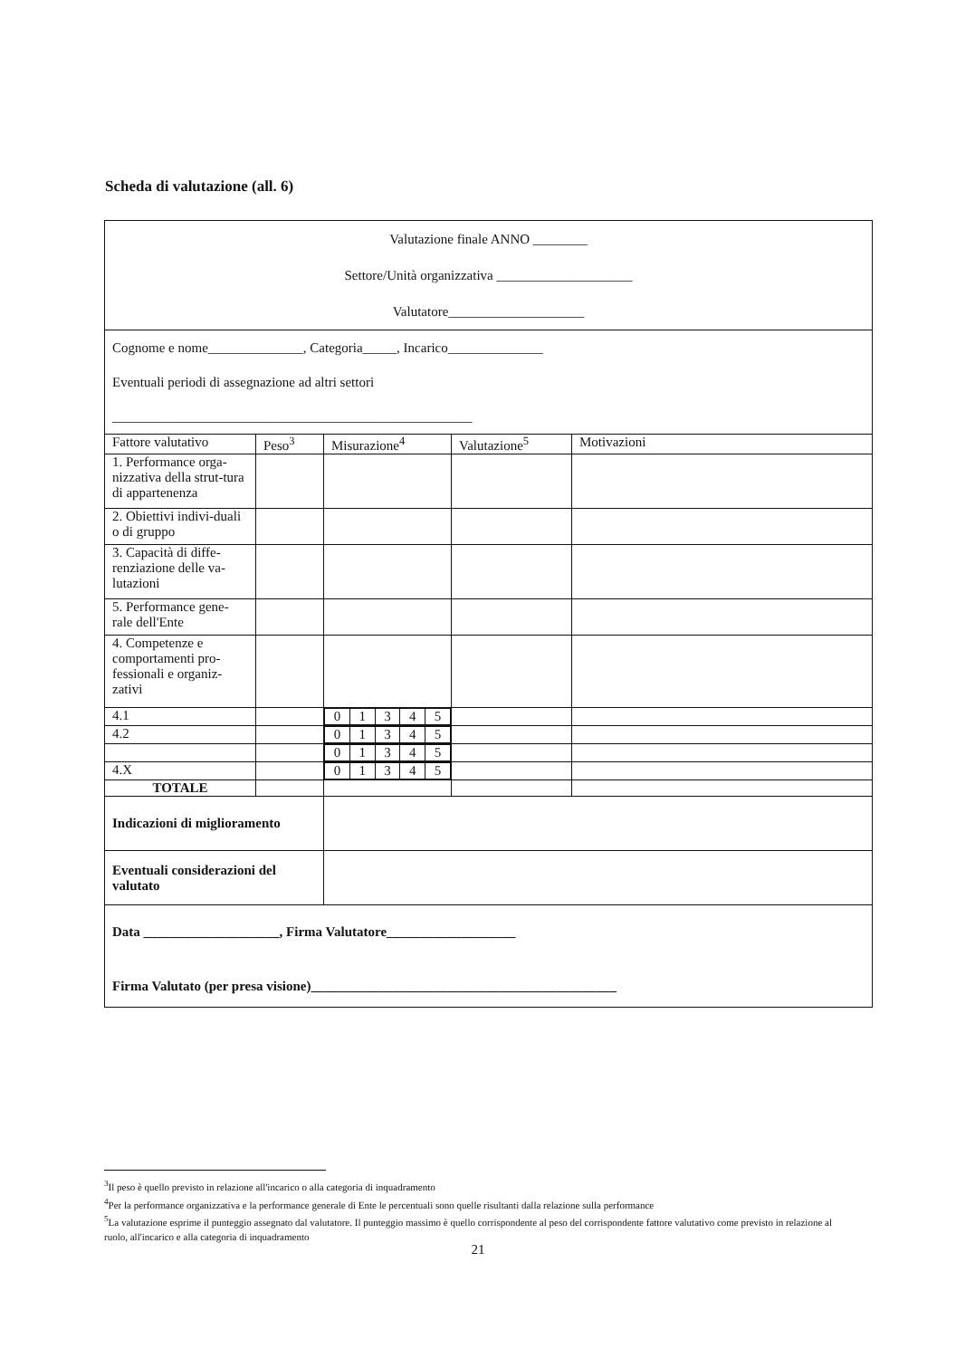Scheda di valutazione (all. 6)
| Valutazione finale ANNO ________ Settore/Unità organizzativa ____________________ Valutatore____________________ | | | | |
| Cognome e nome______________, Categoria_____, Incarico______________ Eventuali periodi di assegnazione ad altri settori _____________________________________________________ | | | | |
| Fattore valutativo | Peso<sup>3</sup> | Misurazione<sup>4</sup> | Valutazione<sup>5</sup> | Motivazioni |
| 1. Performance orga-nizzativa della strut-tura di appartenenza | | | | |
| 2. Obiettivi indivi-duali o di gruppo | | | | |
| 3. Capacità di diffe-renziazione delle va-lutazioni | | | | |
| 5. Performance gene-rale dell'Ente | | | | |
| 4. Competenze e comportamenti pro-fessionali e organiz-zativi | | | | |
| 4.1 | | / 0 / 1 / 3 / 4 / 5 / | | |
| 4.2 | | / 0 / 1 / 3 / 4 / 5 / | | |
| | | / 0 / 1 / 3 / 4 / 5 / | | |
| 4.X | | / 0 / 1 / 3 / 4 / 5 / | | |
| TOTALE | | | | |
| Indicazioni di miglioramento | | | | |
| Eventuali considerazioni del valutato | | | | |
| Data ____________________, Firma Valutatore___________________ Firma Valutato (per presa visione)_____________________________________________ | | | | |
<sup>3</sup> Il peso è quello previsto in relazione all'incarico o alla categoria di inquadramento
<sup>4</sup> Per la performance organizzativa e la performance generale di Ente le percentuali sono quelle risultanti dalla relazione sulla performance
<sup>5</sup> La valutazione esprime il punteggio assegnato dal valutatore. Il punteggio massimo è quello corrispondente al peso del corrispondente fattore valutativo come previsto in relazione al ruolo, all'incarico e alla categoria di inquadramento
21